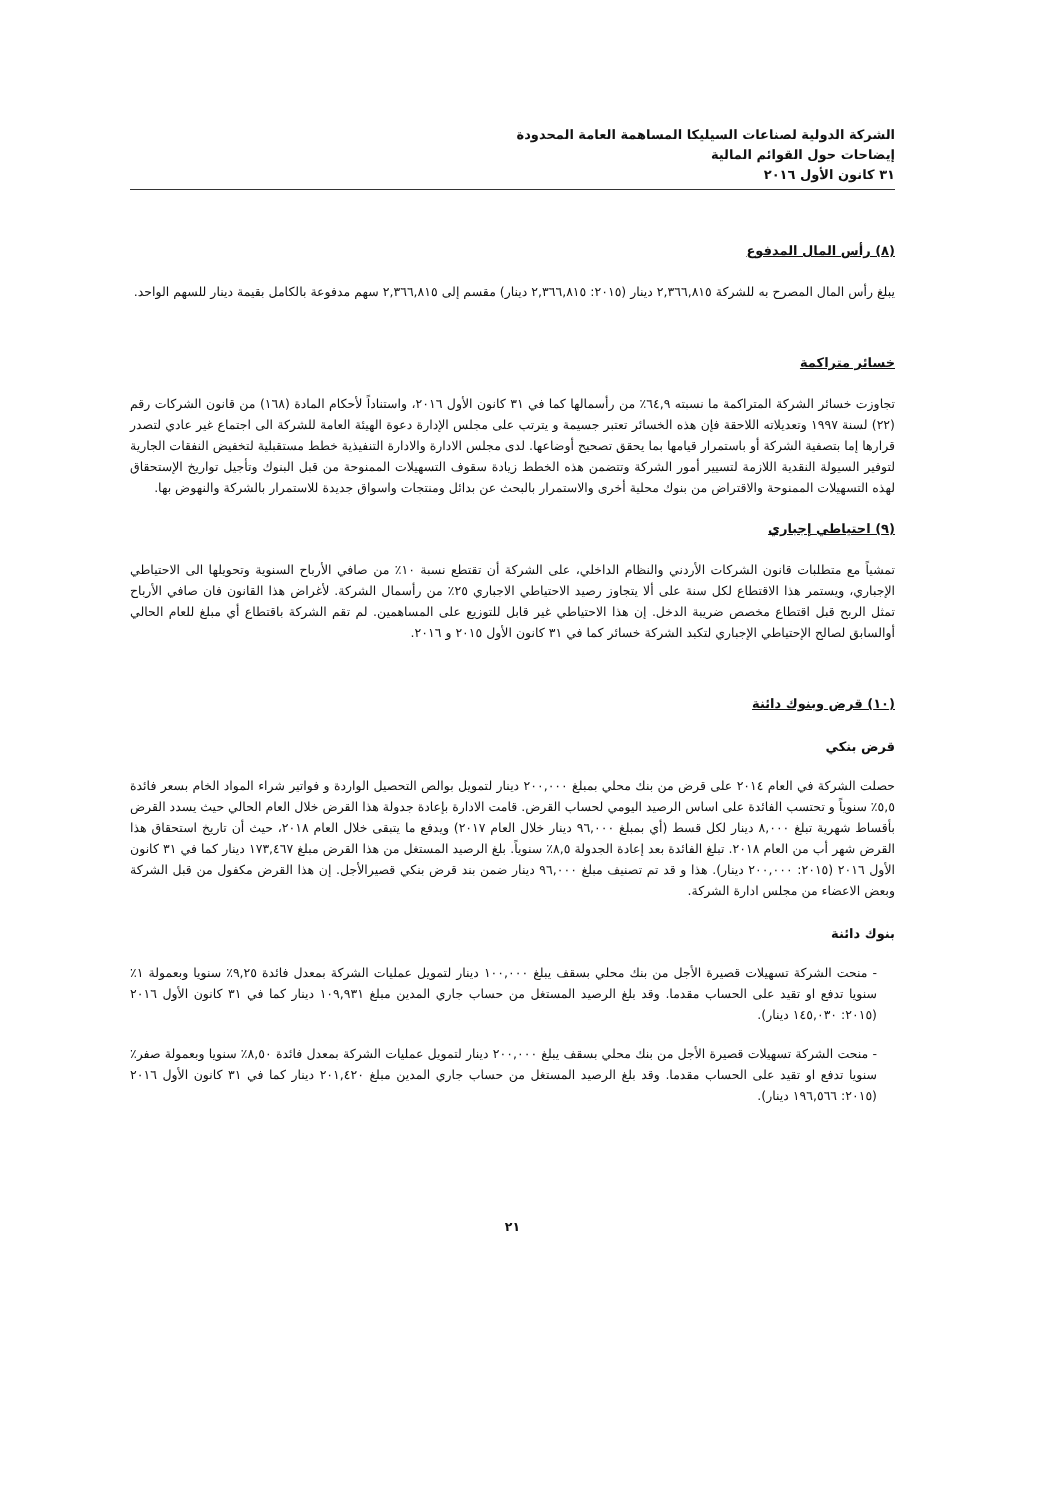الشركة الدولية لصناعات السيليكا المساهمة العامة المحدودة
إيضاحات حول القوائم المالية
٣١ كانون الأول ٢٠١٦
(٨) رأس المال المدفوع
يبلغ رأس المال المصرح به للشركة ٢,٣٦٦,٨١٥ دينار (٢٠١٥: ٢,٣٦٦,٨١٥ دينار) مقسم إلى ٢,٣٦٦,٨١٥ سهم مدفوعة بالكامل بقيمة دينار للسهم الواحد.
خسائر متراكمة
تجاوزت خسائر الشركة المتراكمة ما نسبته ٦٤,٩٪ من رأسمالها كما في ٣١ كانون الأول ٢٠١٦، واستناداً لأحكام المادة (١٦٨) من قانون الشركات رقم (٢٢) لسنة ١٩٩٧ وتعديلاته اللاحقة فإن هذه الخسائر تعتبر جسيمة و يترتب على مجلس الإدارة دعوة الهيئة العامة للشركة الى اجتماع غير عادي لتصدر قرارها إما بتصفية الشركة أو باستمرار قيامها بما يحقق تصحيح أوضاعها. لدى مجلس الادارة والادارة التنفيذية خطط مستقبلية لتخفيض النفقات الجارية لتوفير السيولة النقدية اللازمة لتسيير أمور الشركة وتتضمن هذه الخطط زيادة سقوف التسهيلات الممنوحة من قبل البنوك وتأجيل تواريخ الإستحقاق لهذه التسهيلات الممنوحة والاقتراض من بنوك محلية أخرى والاستمرار بالبحث عن بدائل ومنتجات واسواق جديدة للاستمرار بالشركة والنهوض بها.
(٩) احتياطي إجباري
تمشياً مع متطلبات قانون الشركات الأردني والنظام الداخلي، على الشركة أن تقتطع نسبة ١٠٪ من صافي الأرباح السنوية وتحويلها الى الاحتياطي الإجباري، ويستمر هذا الاقتطاع لكل سنة على ألا يتجاوز رصيد الاحتياطي الاجباري ٢٥٪ من رأسمال الشركة. لأغراض هذا القانون فان صافي الأرباح تمثل الربح قبل اقتطاع مخصص ضريبة الدخل. إن هذا الاحتياطي غير قابل للتوزيع على المساهمين. لم تقم الشركة باقتطاع أي مبلغ للعام الحالي أوالسابق لصالح الإحتياطي الإجباري لتكبد الشركة خسائر كما في ٣١ كانون الأول ٢٠١٥ و ٢٠١٦.
(١٠) قرض وبنوك دائنة
قرض بنكي
حصلت الشركة في العام ٢٠١٤ على قرض من بنك محلي بمبلغ ٢٠٠,٠٠٠ دينار لتمويل بوالص التحصيل الواردة و فواتير شراء المواد الخام بسعر فائدة ٥,٥٪ سنوياً و تحتسب الفائدة على اساس الرصيد اليومي لحساب القرض. قامت الادارة بإعادة جدولة هذا القرض خلال العام الحالي حيث يسدد القرض بأقساط شهرية تبلغ ٨,٠٠٠ دينار لكل قسط (أي بمبلغ ٩٦,٠٠٠ دينار خلال العام ٢٠١٧) ويدفع ما يتبقى خلال العام ٢٠١٨، حيث أن تاريخ استحقاق هذا القرض شهر أب من العام ٢٠١٨. تبلغ الفائدة بعد إعادة الجدولة ٨,٥٪ سنوياً. بلغ الرصيد المستغل من هذا القرض مبلغ ١٧٣,٤٦٧ دينار كما في ٣١ كانون الأول ٢٠١٦ (٢٠١٥: ٢٠٠,٠٠٠ دينار). هذا و قد تم تصنيف مبلغ ٩٦,٠٠٠ دينار ضمن بند قرض بنكي قصيرالأجل. إن هذا القرض مكفول من قبل الشركة وبعض الاعضاء من مجلس ادارة الشركة.
بنوك دائنة
- منحت الشركة تسهيلات قصيرة الأجل من بنك محلي بسقف يبلغ ١٠٠,٠٠٠ دينار لتمويل عمليات الشركة بمعدل فائدة ٩,٢٥٪ سنويا وبعمولة ١٪ سنويا تدفع او تقيد على الحساب مقدما. وقد بلغ الرصيد المستغل من حساب جاري المدين مبلغ ١٠٩,٩٣١ دينار كما في ٣١ كانون الأول ٢٠١٦ (٢٠١٥: ١٤٥,٠٣٠ دينار).
- منحت الشركة تسهيلات قصيرة الأجل من بنك محلي بسقف يبلغ ٢٠٠,٠٠٠ دينار لتمويل عمليات الشركة بمعدل فائدة ٨,٥٠٪ سنويا وبعمولة صفر٪ سنويا تدفع او تقيد على الحساب مقدما. وقد بلغ الرصيد المستغل من حساب جاري المدين مبلغ ٢٠١,٤٢٠ دينار كما في ٣١ كانون الأول ٢٠١٦ (٢٠١٥: ١٩٦,٥٦٦ دينار).
٢١